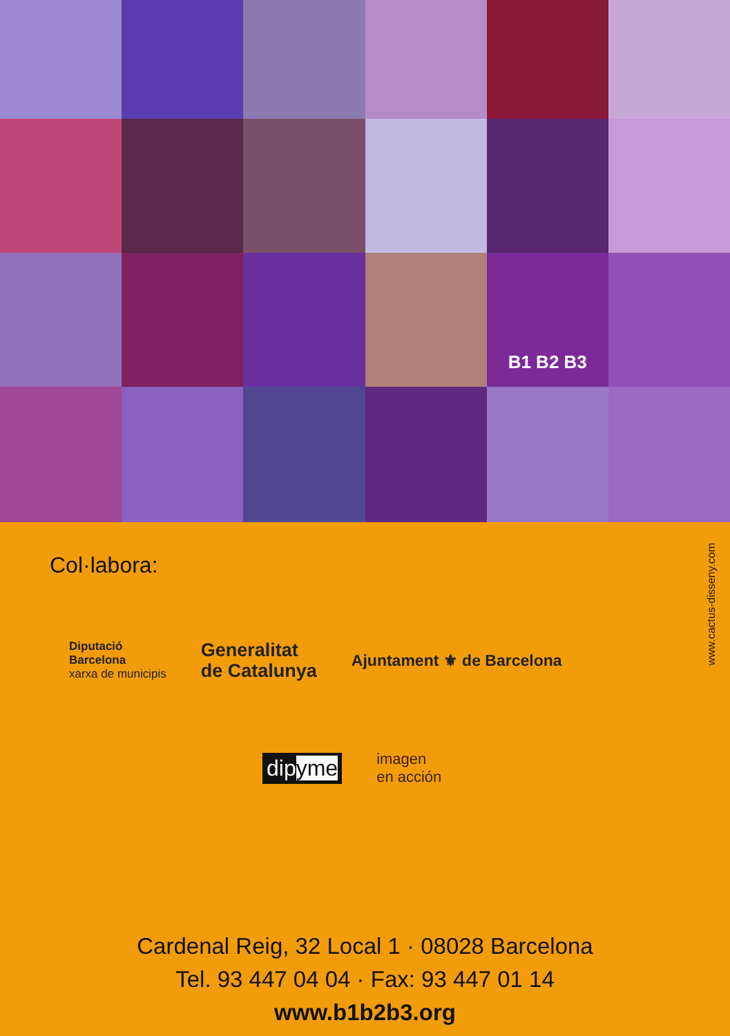B1 B2 B3
Col·labora:
www.cactus-disseny.com
Diputació
Barcelona
xarxa de municipis
Generalitat
de Catalunya
Ajuntament ⚜ de Barcelona
dipyme
imagen
en acción
Cardenal Reig, 32 Local 1 · 08028 Barcelona
Tel. 93 447 04 04 · Fax: 93 447 01 14
www.b1b2b3.org